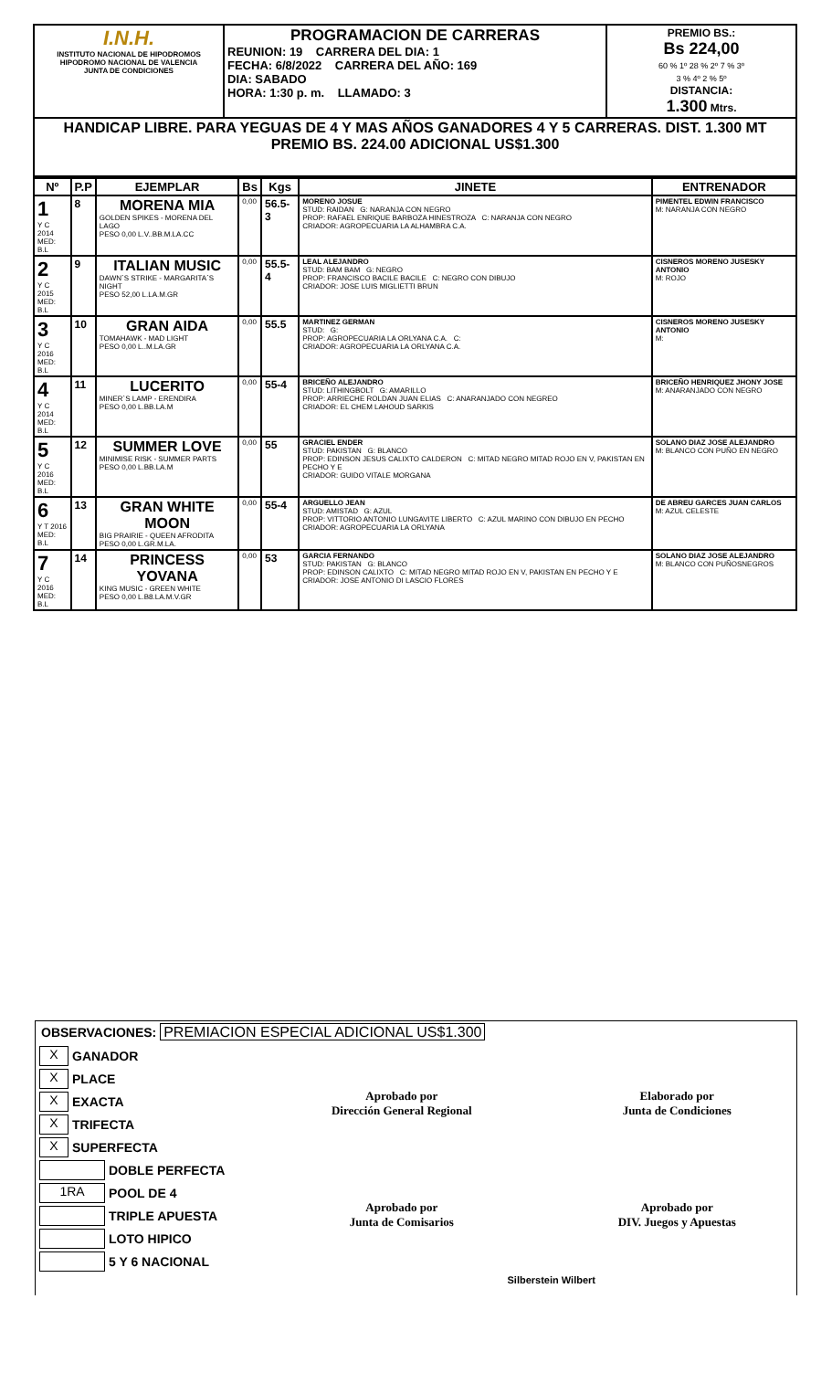| I.N.H. INSTITUTO NACIONAL DE HIPODROMOS HIPODROMO NACIONAL DE VALENCIA JUNTA DE CONDICIONES | PROGRAMACION DE CARRERAS REUNION: 19 CARRERA DEL DIA: 1 FECHA: 6/8/2022 CARRERA DEL AÑO: 169 DIA: SABADO HORA: 1:30 p. m. LLAMADO: 3 | PREMIO BS.: Bs 224,00 60 % 1º 28 % 2º 7 % 3º 3 % 4º 2 % 5º DISTANCIA: 1.300 Mtrs. |
| HANDICAP LIBRE. PARA YEGUAS DE 4 Y MAS AÑOS GANADORES 4 Y 5 CARRERAS. DIST. 1.300 MT PREMIO BS. 224.00 ADICIONAL US$1.300 | | |
| Nº | P.P | EJEMPLAR | Bs | Kgs | JINETE | ENTRENADOR |
| --- | --- | --- | --- | --- | --- | --- |
| 1 Y C 2014 MED: B.L | 8 | MORENA MIA GOLDEN SPIKES - MORENA DEL LAGO PESO 0,00 L.V..BB.M.LA.CC | 0,00 | 56.5-3 | MORENO JOSUE STUD: RAIDAN G: NARANJA CON NEGRO PROP: RAFAEL ENRIQUE BARBOZA HINESTROZA C: NARANJA CON NEGRO CRIADOR: AGROPECUARIA LA ALHAMBRA C.A. | PIMENTEL EDWIN FRANCISCO M: NARANJA CON NEGRO |
| 2 Y C 2015 MED: B.L | 9 | ITALIAN MUSIC DAWN´S STRIKE - MARGARITA´S NIGHT PESO 52,00 L.LA.M.GR | 0,00 | 55.5-4 | LEAL ALEJANDRO STUD: BAM BAM G: NEGRO PROP: FRANCISCO BACILE BACILE C: NEGRO CON DIBUJO CRIADOR: JOSE LUIS MIGLIETTI BRUN | CISNEROS MORENO JUSESKY ANTONIO M: ROJO |
| 3 Y C 2016 MED: B.L | 10 | GRAN AIDA TOMAHAWK - MAD LIGHT PESO 0,00 L..M.LA.GR | 0,00 | 55.5 | MARTINEZ GERMAN STUD: G: PROP: AGROPECUARIA LA ORLYANA C.A. C: CRIADOR: AGROPECUARIA LA ORLYANA C.A. | CISNEROS MORENO JUSESKY ANTONIO M: |
| 4 Y C 2014 MED: B.L | 11 | LUCERITO MINER`S LAMP - ERENDIRA PESO 0,00 L.BB.LA.M | 0,00 | 55-4 | BRICEÑO ALEJANDRO STUD: LITHINGBOLT G: AMARILLO PROP: ARRIECHE ROLDAN JUAN ELIAS C: ANARANJADO CON NEGREO CRIADOR: EL CHEM LAHOUD SARKIS | BRICEÑO HENRIQUEZ JHONY JOSE M: ANARANJADO CON NEGRO |
| 5 Y C 2016 MED: B.L | 12 | SUMMER LOVE MINIMISE RISK - SUMMER PARTS PESO 0,00 L.BB.LA.M | 0,00 | 55 | GRACIEL ENDER STUD: PAKISTAN G: BLANCO PROP: EDINSON JESUS CALIXTO CALDERON C: MITAD NEGRO MITAD ROJO EN V, PAKISTAN EN PECHO Y E CRIADOR: GUIDO VITALE MORGANA | SOLANO DIAZ JOSE ALEJANDRO M: BLANCO CON PUÑO EN NEGRO |
| 6 Y T 2016 MED: B.L | 13 | GRAN WHITE MOON BIG PRAIRIE - QUEEN AFRODITA PESO 0,00 L.GR.M.LA. | 0,00 | 55-4 | ARGUELLO JEAN STUD: AMISTAD G: AZUL PROP: VITTORIO ANTONIO LUNGAVITE LIBERTO C: AZUL MARINO CON DIBUJO EN PECHO CRIADOR: AGROPECUARIA LA ORLYANA | DE ABREU GARCES JUAN CARLOS M: AZUL CELESTE |
| 7 Y C 2016 MED: B.L | 14 | PRINCESS YOVANA KING MUSIC - GREEN WHITE PESO 0,00 L.B8.LA.M.V.GR | 0,00 | 53 | GARCIA FERNANDO STUD: PAKISTAN G: BLANCO PROP: EDINSON CALIXTO C: MITAD NEGRO MITAD ROJO EN V, PAKISTAN EN PECHO Y E CRIADOR: JOSE ANTONIO DI LASCIO FLORES | SOLANO DIAZ JOSE ALEJANDRO M: BLANCO CON PUÑOSNEGROS |
OBSERVACIONES: PREMIACION ESPECIAL ADICIONAL US$1.300
X GANADOR
X PLACE
X EXACTA
X TRIFECTA
X SUPERFECTA
DOBLE PERFECTA
1RA POOL DE 4
TRIPLE APUESTA
LOTO HIPICO
5 Y 6 NACIONAL
Aprobado por
Dirección General Regional
Elaborado por
Junta de Condiciones
Aprobado por
Junta de Comisarios
Aprobado por
DIV. Juegos y Apuestas
Silberstein Wilbert